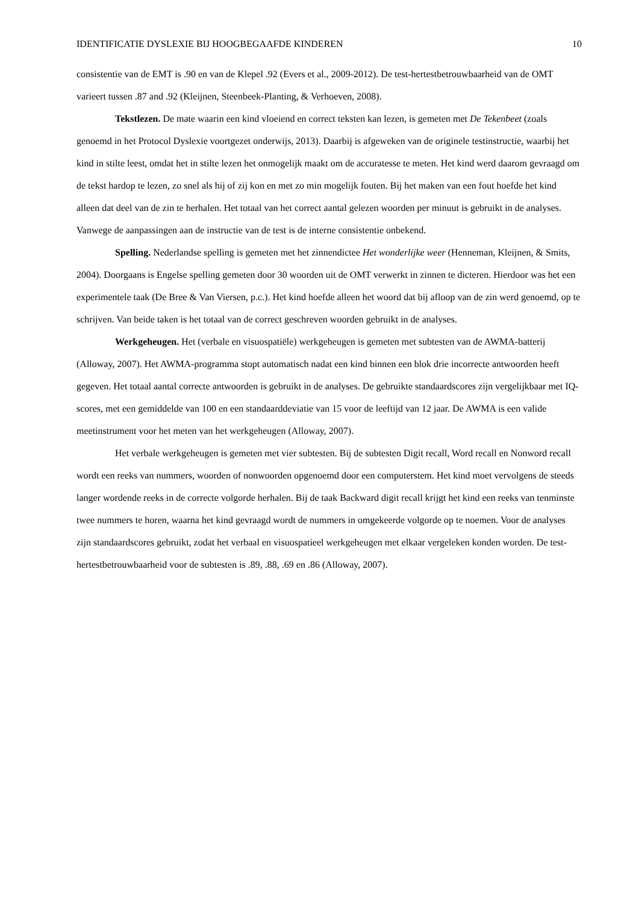IDENTIFICATIE DYSLEXIE BIJ HOOGBEGAAFDE KINDEREN 10
consistentie van de EMT is .90 en van de Klepel .92 (Evers et al., 2009-2012). De test-hertestbetrouwbaarheid van de OMT varieert tussen .87 and .92 (Kleijnen, Steenbeek-Planting, & Verhoeven, 2008).
Tekstlezen. De mate waarin een kind vloeiend en correct teksten kan lezen, is gemeten met De Tekenbeet (zoals genoemd in het Protocol Dyslexie voortgezet onderwijs, 2013). Daarbij is afgeweken van de originele testinstructie, waarbij het kind in stilte leest, omdat het in stilte lezen het onmogelijk maakt om de accuratesse te meten. Het kind werd daarom gevraagd om de tekst hardop te lezen, zo snel als hij of zij kon en met zo min mogelijk fouten. Bij het maken van een fout hoefde het kind alleen dat deel van de zin te herhalen. Het totaal van het correct aantal gelezen woorden per minuut is gebruikt in de analyses. Vanwege de aanpassingen aan de instructie van de test is de interne consistentie onbekend.
Spelling. Nederlandse spelling is gemeten met het zinnendictee Het wonderlijke weer (Henneman, Kleijnen, & Smits, 2004). Doorgaans is Engelse spelling gemeten door 30 woorden uit de OMT verwerkt in zinnen te dicteren. Hierdoor was het een experimentele taak (De Bree & Van Viersen, p.c.). Het kind hoefde alleen het woord dat bij afloop van de zin werd genoemd, op te schrijven. Van beide taken is het totaal van de correct geschreven woorden gebruikt in de analyses.
Werkgeheugen. Het (verbale en visuospatiële) werkgeheugen is gemeten met subtesten van de AWMA-batterij (Alloway, 2007). Het AWMA-programma stopt automatisch nadat een kind binnen een blok drie incorrecte antwoorden heeft gegeven. Het totaal aantal correcte antwoorden is gebruikt in de analyses. De gebruikte standaardscores zijn vergelijkbaar met IQ-scores, met een gemiddelde van 100 en een standaarddeviatie van 15 voor de leeftijd van 12 jaar. De AWMA is een valide meetinstrument voor het meten van het werkgeheugen (Alloway, 2007).
Het verbale werkgeheugen is gemeten met vier subtesten. Bij de subtesten Digit recall, Word recall en Nonword recall wordt een reeks van nummers, woorden of nonwoorden opgenoemd door een computerstem. Het kind moet vervolgens de steeds langer wordende reeks in de correcte volgorde herhalen. Bij de taak Backward digit recall krijgt het kind een reeks van tenminste twee nummers te horen, waarna het kind gevraagd wordt de nummers in omgekeerde volgorde op te noemen. Voor de analyses zijn standaardscores gebruikt, zodat het verbaal en visuospatieel werkgeheugen met elkaar vergeleken konden worden. De test-hertestbetrouwbaarheid voor de subtesten is .89, .88, .69 en .86 (Alloway, 2007).